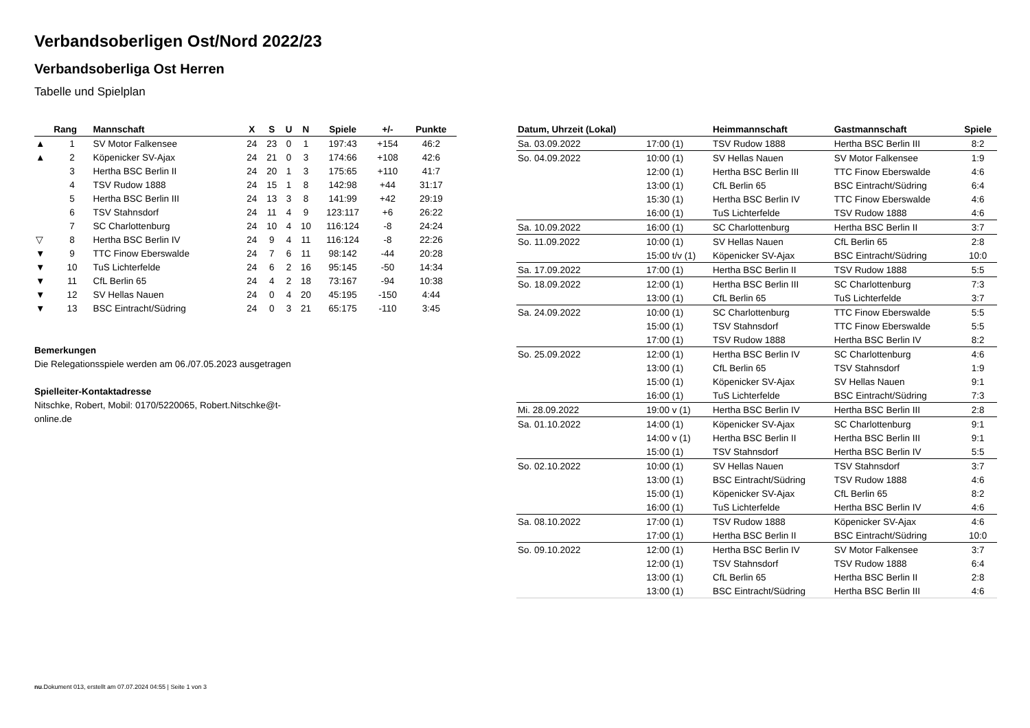Verbandsoberligen Ost/Nord 2022/23
Verbandsoberliga Ost Herren
Tabelle und Spielplan
| | Rang | Mannschaft | X | S | U | N | Spiele | +/- | Punkte |
| --- | --- | --- | --- | --- | --- | --- | --- | --- | --- |
| ▲ | 1 | SV Motor Falkensee | 24 | 23 | 0 | 1 | 197:43 | +154 | 46:2 |
| ▲ | 2 | Köpenicker SV-Ajax | 24 | 21 | 0 | 3 | 174:66 | +108 | 42:6 |
| | 3 | Hertha BSC Berlin II | 24 | 20 | 1 | 3 | 175:65 | +110 | 41:7 |
| | 4 | TSV Rudow 1888 | 24 | 15 | 1 | 8 | 142:98 | +44 | 31:17 |
| | 5 | Hertha BSC Berlin III | 24 | 13 | 3 | 8 | 141:99 | +42 | 29:19 |
| | 6 | TSV Stahnsdorf | 24 | 11 | 4 | 9 | 123:117 | +6 | 26:22 |
| | 7 | SC Charlottenburg | 24 | 10 | 4 | 10 | 116:124 | -8 | 24:24 |
| ▽ | 8 | Hertha BSC Berlin IV | 24 | 9 | 4 | 11 | 116:124 | -8 | 22:26 |
| ▼ | 9 | TTC Finow Eberswalde | 24 | 7 | 6 | 11 | 98:142 | -44 | 20:28 |
| ▼ | 10 | TuS Lichterfelde | 24 | 6 | 2 | 16 | 95:145 | -50 | 14:34 |
| ▼ | 11 | CfL Berlin 65 | 24 | 4 | 2 | 18 | 73:167 | -94 | 10:38 |
| ▼ | 12 | SV Hellas Nauen | 24 | 0 | 4 | 20 | 45:195 | -150 | 4:44 |
| ▼ | 13 | BSC Eintracht/Südring | 24 | 0 | 3 | 21 | 65:175 | -110 | 3:45 |
Bemerkungen
Die Relegationsspiele werden am 06./07.05.2023 ausgetragen
Spielleiter-Kontaktadresse
Nitschke, Robert, Mobil: 0170/5220065, Robert.Nitschke@t-
online.de
| Datum, Uhrzeit (Lokal) | | Heimmannschaft | Gastmannschaft | Spiele |
| --- | --- | --- | --- | --- |
| Sa. 03.09.2022 | 17:00 (1) | TSV Rudow 1888 | Hertha BSC Berlin III | 8:2 |
| So. 04.09.2022 | 10:00 (1) | SV Hellas Nauen | SV Motor Falkensee | 1:9 |
| | 12:00 (1) | Hertha BSC Berlin III | TTC Finow Eberswalde | 4:6 |
| | 13:00 (1) | CfL Berlin 65 | BSC Eintracht/Südring | 6:4 |
| | 15:30 (1) | Hertha BSC Berlin IV | TTC Finow Eberswalde | 4:6 |
| | 16:00 (1) | TuS Lichterfelde | TSV Rudow 1888 | 4:6 |
| Sa. 10.09.2022 | 16:00 (1) | SC Charlottenburg | Hertha BSC Berlin II | 3:7 |
| So. 11.09.2022 | 10:00 (1) | SV Hellas Nauen | CfL Berlin 65 | 2:8 |
| | 15:00 t/v (1) | Köpenicker SV-Ajax | BSC Eintracht/Südring | 10:0 |
| Sa. 17.09.2022 | 17:00 (1) | Hertha BSC Berlin II | TSV Rudow 1888 | 5:5 |
| So. 18.09.2022 | 12:00 (1) | Hertha BSC Berlin III | SC Charlottenburg | 7:3 |
| | 13:00 (1) | CfL Berlin 65 | TuS Lichterfelde | 3:7 |
| Sa. 24.09.2022 | 10:00 (1) | SC Charlottenburg | TTC Finow Eberswalde | 5:5 |
| | 15:00 (1) | TSV Stahnsdorf | TTC Finow Eberswalde | 5:5 |
| | 17:00 (1) | TSV Rudow 1888 | Hertha BSC Berlin IV | 8:2 |
| So. 25.09.2022 | 12:00 (1) | Hertha BSC Berlin IV | SC Charlottenburg | 4:6 |
| | 13:00 (1) | CfL Berlin 65 | TSV Stahnsdorf | 1:9 |
| | 15:00 (1) | Köpenicker SV-Ajax | SV Hellas Nauen | 9:1 |
| | 16:00 (1) | TuS Lichterfelde | BSC Eintracht/Südring | 7:3 |
| Mi. 28.09.2022 | 19:00 v (1) | Hertha BSC Berlin IV | Hertha BSC Berlin III | 2:8 |
| Sa. 01.10.2022 | 14:00 (1) | Köpenicker SV-Ajax | SC Charlottenburg | 9:1 |
| | 14:00 v (1) | Hertha BSC Berlin II | Hertha BSC Berlin III | 9:1 |
| | 15:00 (1) | TSV Stahnsdorf | Hertha BSC Berlin IV | 5:5 |
| So. 02.10.2022 | 10:00 (1) | SV Hellas Nauen | TSV Stahnsdorf | 3:7 |
| | 13:00 (1) | BSC Eintracht/Südring | TSV Rudow 1888 | 4:6 |
| | 15:00 (1) | Köpenicker SV-Ajax | CfL Berlin 65 | 8:2 |
| | 16:00 (1) | TuS Lichterfelde | Hertha BSC Berlin IV | 4:6 |
| Sa. 08.10.2022 | 17:00 (1) | TSV Rudow 1888 | Köpenicker SV-Ajax | 4:6 |
| | 17:00 (1) | Hertha BSC Berlin II | BSC Eintracht/Südring | 10:0 |
| So. 09.10.2022 | 12:00 (1) | Hertha BSC Berlin IV | SV Motor Falkensee | 3:7 |
| | 12:00 (1) | TSV Stahnsdorf | TSV Rudow 1888 | 6:4 |
| | 13:00 (1) | CfL Berlin 65 | Hertha BSC Berlin II | 2:8 |
| | 13:00 (1) | BSC Eintracht/Südring | Hertha BSC Berlin III | 4:6 |
nu.Dokument 013, erstellt am 07.07.2024 04:55 | Seite 1 von 3